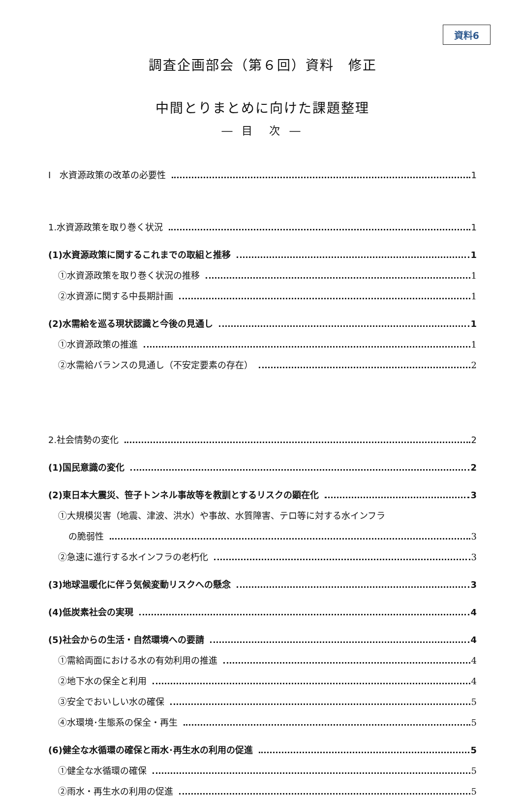資料6
調査企画部会（第６回）資料　修正
中間とりまとめに向けた課題整理
― 目　次 ―
Ⅰ　水資源政策の改革の必要性 1
1.水資源政策を取り巻く状況 1
(1)水資源政策に関するこれまでの取組と推移 1
①水資源政策を取り巻く状況の推移 1
②水資源に関する中長期計画 1
(2)水需給を巡る現状認識と今後の見通し 1
①水資源政策の推進 1
②水需給バランスの見通し（不安定要素の存在） 2
2.社会情勢の変化 2
(1)国民意識の変化 2
(2)東日本大震災、笹子トンネル事故等を教訓とするリスクの顕在化 3
①大規模災害（地震、津波、洪水）や事故、水質障害、テロ等に対する水インフラ
の脆弱性 3
②急速に進行する水インフラの老朽化 3
(3)地球温暖化に伴う気候変動リスクへの懸念 3
(4)低炭素社会の実現 4
(5)社会からの生活・自然環境への要請 4
①需給両面における水の有効利用の推進 4
②地下水の保全と利用 4
③安全でおいしい水の確保 5
④水環境･生態系の保全・再生 5
(6)健全な水循環の確保と雨水･再生水の利用の促進 5
①健全な水循環の確保 5
②雨水・再生水の利用の促進 5